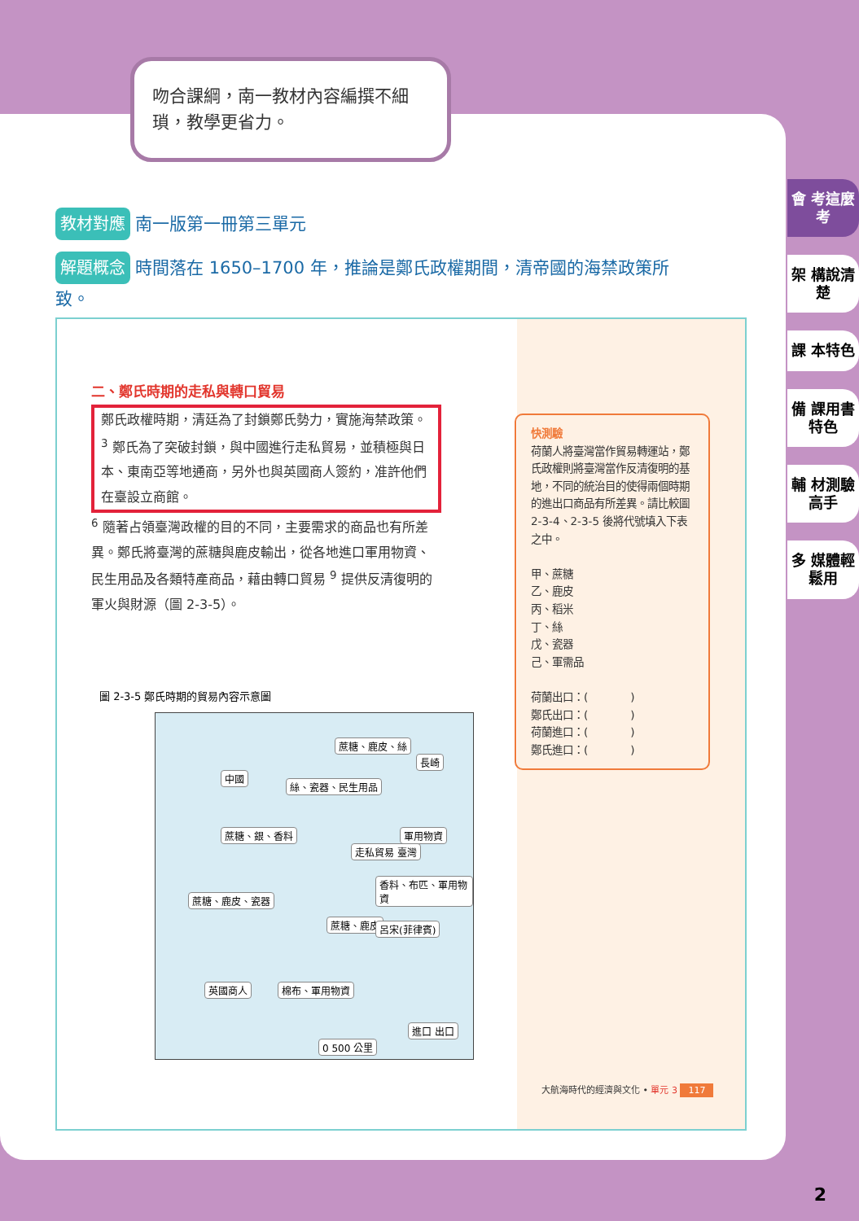吻合課綱，南一教材內容編撰不細瑣，教學更省力。
教材對應 南一版第一冊第三單元
解題概念 時間落在 1650–1700 年，推論是鄭氏政權期間，清帝國的海禁政策所致。
二、鄭氏時期的走私與轉口貿易
鄭氏政權時期，清廷為了封鎖鄭氏勢力，實施海禁政策。<sup>3</sup> 鄭氏為了突破封鎖，與中國進行走私貿易，並積極與日本、東南亞等地通商，另外也與英國商人簽約，准許他們在臺設立商館。
<sup>6</sup> 隨著占領臺灣政權的目的不同，主要需求的商品也有所差異。鄭氏將臺灣的蔗糖與鹿皮輸出，從各地進口軍用物資、民生用品及各類特產商品，藉由轉口貿易 <sup>9</sup> 提供反清復明的軍火與財源（圖 2-3-5）。
快測驗
荷蘭人將臺灣當作貿易轉運站，鄭氏政權則將臺灣當作反清復明的基地，不同的統治目的使得兩個時期的進出口商品有所差異。請比較圖 2-3-4、2-3-5 後將代號填入下表之中。
甲、蔗糖
乙、鹿皮
丙、稻米
丁、絲
戊、瓷器
己、軍需品
荷蘭出口：(　　　　)
鄭氏出口：(　　　　)
荷蘭進口：(　　　　)
鄭氏進口：(　　　　)
圖 2-3-5 鄭氏時期的貿易內容示意圖
蔗糖、鹿皮、絲
中國
絲、瓷器、民生用品
長崎
蔗糖、銀、香料 軍用物資
走私貿易 臺灣
香料、布匹、軍用物資
蔗糖、鹿皮、瓷器
蔗糖、鹿皮 呂宋(菲律賓)
英國商人 棉布、軍用物資
0 500 公里
進口 出口
大航海時代的經濟與文化 • 單元 3 117
會 考這麼考
架 構說清楚
課 本特色
備 課用書特色
輔 材測驗高手
多 媒體輕鬆用
2